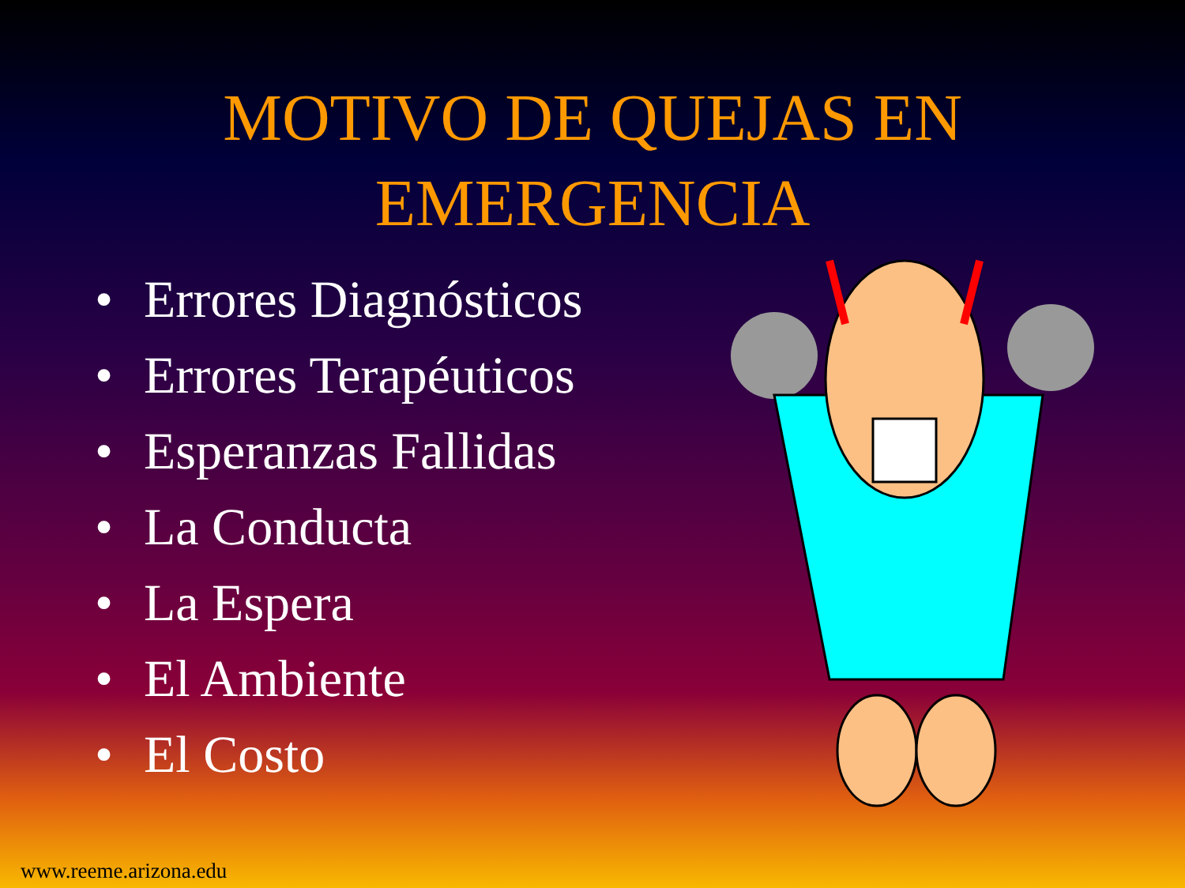MOTIVO DE QUEJAS EN
EMERGENCIA
• Errores Diagnósticos
• Errores Terapéuticos
• Esperanzas Fallidas
• La Conducta
• La Espera
• El Ambiente
• El Costo
www.reeme.arizona.edu